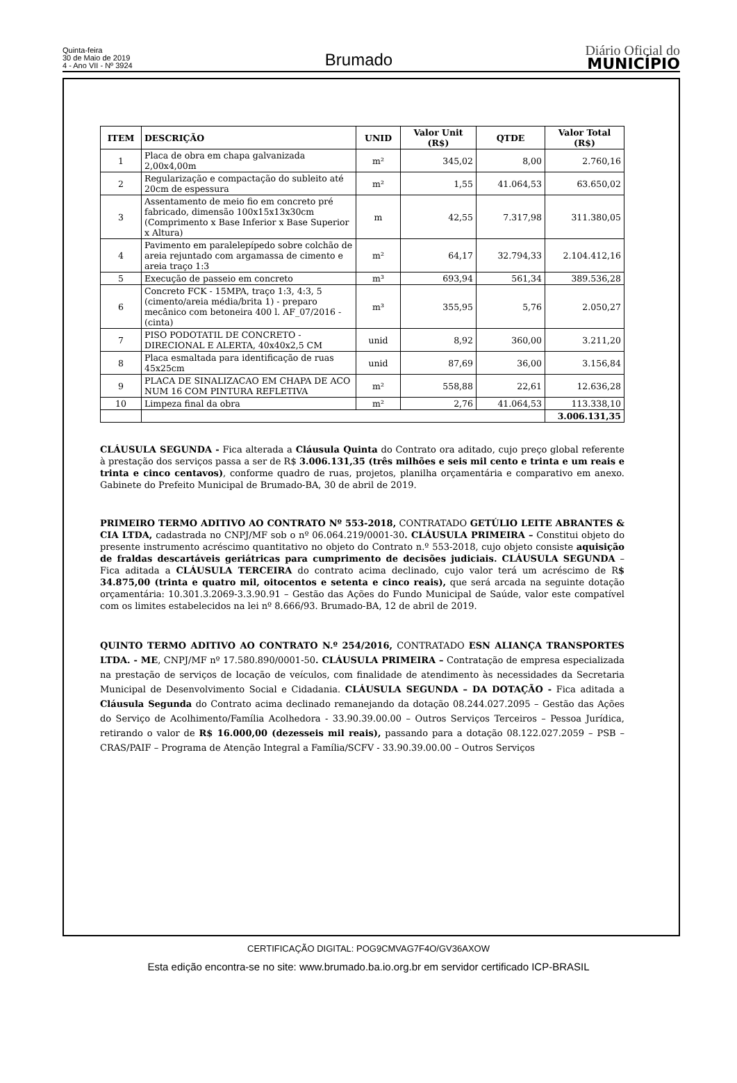Quinta-feira
30 de Maio de 2019
4 - Ano VII - Nº 3924
Brumado
Diário Oficial do
MUNICÍPIO
| ITEM | DESCRIÇÃO | UNID | Valor Unit (R$) | QTDE | Valor Total (R$) |
| --- | --- | --- | --- | --- | --- |
| 1 | Placa de obra em chapa galvanizada 2,00x4,00m | m² | 345,02 | 8,00 | 2.760,16 |
| 2 | Regularização e compactação do subleito até 20cm de espessura | m² | 1,55 | 41.064,53 | 63.650,02 |
| 3 | Assentamento de meio fio em concreto pré fabricado, dimensão 100x15x13x30cm (Comprimento x Base Inferior x Base Superior x Altura) | m | 42,55 | 7.317,98 | 311.380,05 |
| 4 | Pavimento em paralelepípedo sobre colchão de areia rejuntado com argamassa de cimento e areia traço 1:3 | m² | 64,17 | 32.794,33 | 2.104.412,16 |
| 5 | Execução de passeio em concreto | m³ | 693,94 | 561,34 | 389.536,28 |
| 6 | Concreto FCK - 15MPA, traço 1:3, 4:3, 5 (cimento/areia média/brita 1) - preparo mecânico com betoneira 400 l. AF_07/2016 - (cinta) | m³ | 355,95 | 5,76 | 2.050,27 |
| 7 | PISO PODOTATIL DE CONCRETO - DIRECIONAL E ALERTA, 40x40x2,5 CM | unid | 8,92 | 360,00 | 3.211,20 |
| 8 | Placa esmaltada para identificação de ruas 45x25cm | unid | 87,69 | 36,00 | 3.156,84 |
| 9 | PLACA DE SINALIZACAO EM CHAPA DE ACO NUM 16 COM PINTURA REFLETIVA | m² | 558,88 | 22,61 | 12.636,28 |
| 10 | Limpeza final da obra | m² | 2,76 | 41.064,53 | 113.338,10 |
| | | | | | 3.006.131,35 |
CLÁUSULA SEGUNDA - Fica alterada a Cláusula Quinta do Contrato ora aditado, cujo preço global referente à prestação dos serviços passa a ser de R$ 3.006.131,35 (três milhões e seis mil cento e trinta e um reais e trinta e cinco centavos), conforme quadro de ruas, projetos, planilha orçamentária e comparativo em anexo. Gabinete do Prefeito Municipal de Brumado-BA, 30 de abril de 2019.
PRIMEIRO TERMO ADITIVO AO CONTRATO Nº 553-2018, CONTRATADO GETÚLIO LEITE ABRANTES & CIA LTDA, cadastrada no CNPJ/MF sob o nº 06.064.219/0001-30. CLÁUSULA PRIMEIRA – Constitui objeto do presente instrumento acréscimo quantitativo no objeto do Contrato n.º 553-2018, cujo objeto consiste aquisição de fraldas descartáveis geriátricas para cumprimento de decisões judiciais. CLÁUSULA SEGUNDA – Fica aditada a CLÁUSULA TERCEIRA do contrato acima declinado, cujo valor terá um acréscimo de R$ 34.875,00 (trinta e quatro mil, oitocentos e setenta e cinco reais), que será arcada na seguinte dotação orçamentária: 10.301.3.2069-3.3.90.91 – Gestão das Ações do Fundo Municipal de Saúde, valor este compatível com os limites estabelecidos na lei nº 8.666/93. Brumado-BA, 12 de abril de 2019.
QUINTO TERMO ADITIVO AO CONTRATO N.º 254/2016, CONTRATADO ESN ALIANÇA TRANSPORTES LTDA. - ME, CNPJ/MF nº 17.580.890/0001-50. CLÁUSULA PRIMEIRA – Contratação de empresa especializada na prestação de serviços de locação de veículos, com finalidade de atendimento às necessidades da Secretaria Municipal de Desenvolvimento Social e Cidadania. CLÁUSULA SEGUNDA – DA DOTAÇÃO - Fica aditada a Cláusula Segunda do Contrato acima declinado remanejando da dotação 08.244.027.2095 – Gestão das Ações do Serviço de Acolhimento/Família Acolhedora - 33.90.39.00.00 – Outros Serviços Terceiros – Pessoa Jurídica, retirando o valor de R$ 16.000,00 (dezesseis mil reais), passando para a dotação 08.122.027.2059 – PSB – CRAS/PAIF – Programa de Atenção Integral a Família/SCFV - 33.90.39.00.00 – Outros Serviços
CERTIFICAÇÃO DIGITAL: POG9CMVAG7F4O/GV36AXOW
Esta edição encontra-se no site: www.brumado.ba.io.org.br em servidor certificado ICP-BRASIL